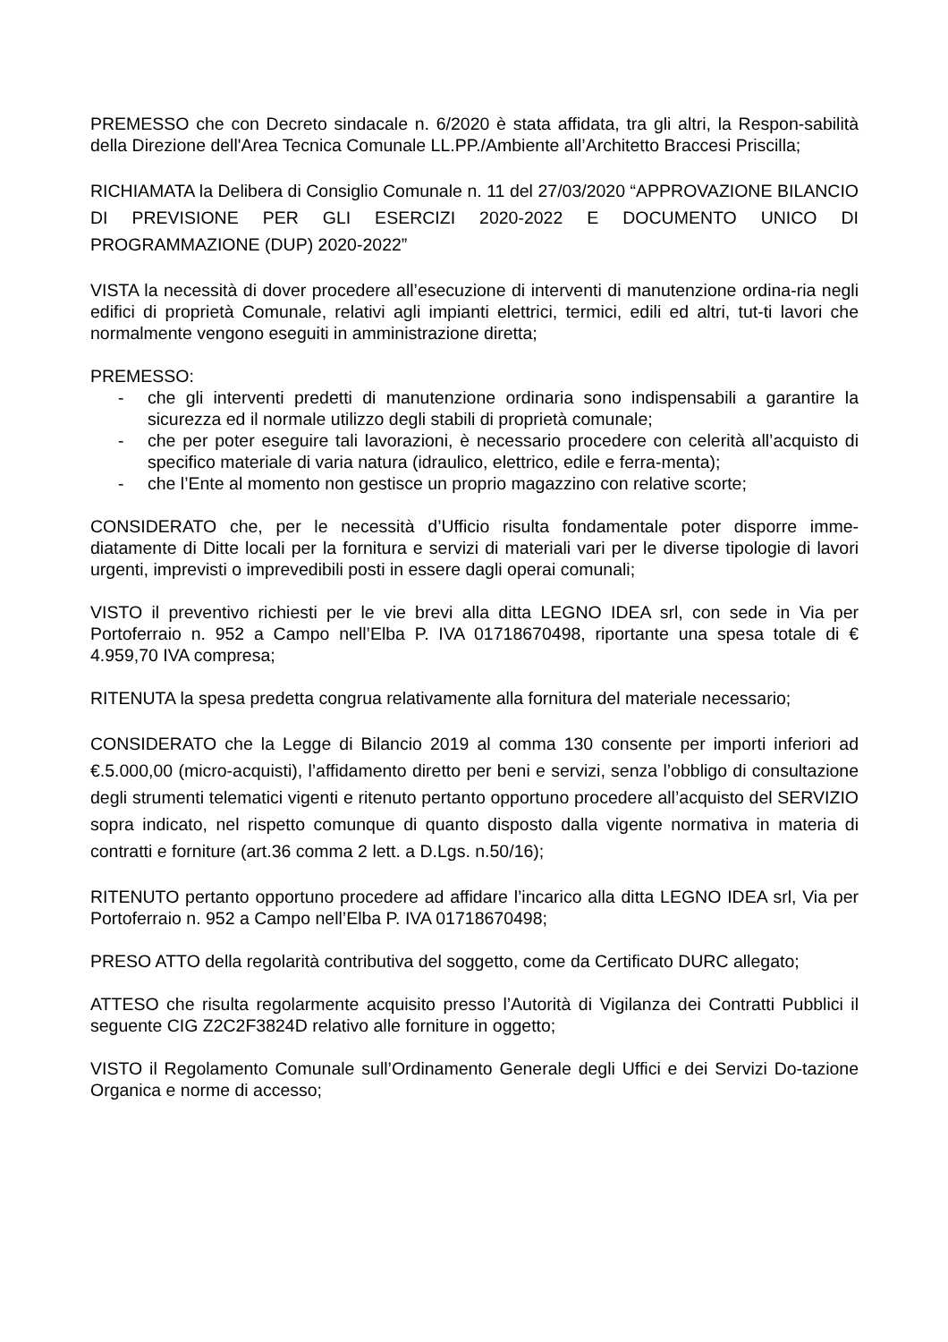PREMESSO che con Decreto sindacale n. 6/2020 è stata affidata, tra gli altri, la Respon-sabilità della Direzione dell'Area Tecnica Comunale LL.PP./Ambiente all’Architetto Braccesi Priscilla;
RICHIAMATA la Delibera di Consiglio Comunale n. 11 del 27/03/2020 “APPROVAZIONE BILANCIO DI PREVISIONE PER GLI ESERCIZI 2020-2022 E DOCUMENTO UNICO DI PROGRAMMAZIONE (DUP) 2020-2022”
VISTA la necessità di dover procedere all’esecuzione di interventi di manutenzione ordina-ria negli edifici di proprietà Comunale, relativi agli impianti elettrici, termici, edili ed altri, tut-ti lavori che normalmente vengono eseguiti in amministrazione diretta;
PREMESSO:
- che gli interventi predetti di manutenzione ordinaria sono indispensabili a garantire la sicurezza ed il normale utilizzo degli stabili di proprietà comunale;
- che per poter eseguire tali lavorazioni, è necessario procedere con celerità all’acquisto di specifico materiale di varia natura (idraulico, elettrico, edile e ferra-menta);
- che l’Ente al momento non gestisce un proprio magazzino con relative scorte;
CONSIDERATO che, per le necessità d’Ufficio risulta fondamentale poter disporre imme-diatamente di Ditte locali per la fornitura e servizi di materiali vari per le diverse tipologie di lavori urgenti, imprevisti o imprevedibili posti in essere dagli operai comunali;
VISTO il preventivo richiesti per le vie brevi alla ditta LEGNO IDEA srl, con sede in Via per Portoferraio n. 952 a Campo nell’Elba P. IVA 01718670498, riportante una spesa totale di € 4.959,70 IVA compresa;
RITENUTA la spesa predetta congrua relativamente alla fornitura del materiale necessario;
CONSIDERATO che la Legge di Bilancio 2019 al comma 130 consente per importi inferiori ad €.5.000,00 (micro-acquisti), l’affidamento diretto per beni e servizi, senza l’obbligo di consultazione degli strumenti telematici vigenti e ritenuto pertanto opportuno procedere all’acquisto del SERVIZIO sopra indicato, nel rispetto comunque di quanto disposto dalla vigente normativa in materia di contratti e forniture (art.36 comma 2 lett. a D.Lgs. n.50/16);
RITENUTO pertanto opportuno procedere ad affidare l’incarico alla ditta LEGNO IDEA srl, Via per Portoferraio n. 952 a Campo nell’Elba P. IVA 01718670498;
PRESO ATTO della regolarità contributiva del soggetto, come da Certificato DURC allegato;
ATTESO che risulta regolarmente acquisito presso l’Autorità di Vigilanza dei Contratti Pubblici il seguente CIG Z2C2F3824D relativo alle forniture in oggetto;
VISTO il Regolamento Comunale sull’Ordinamento Generale degli Uffici e dei Servizi Do-tazione Organica e norme di accesso;